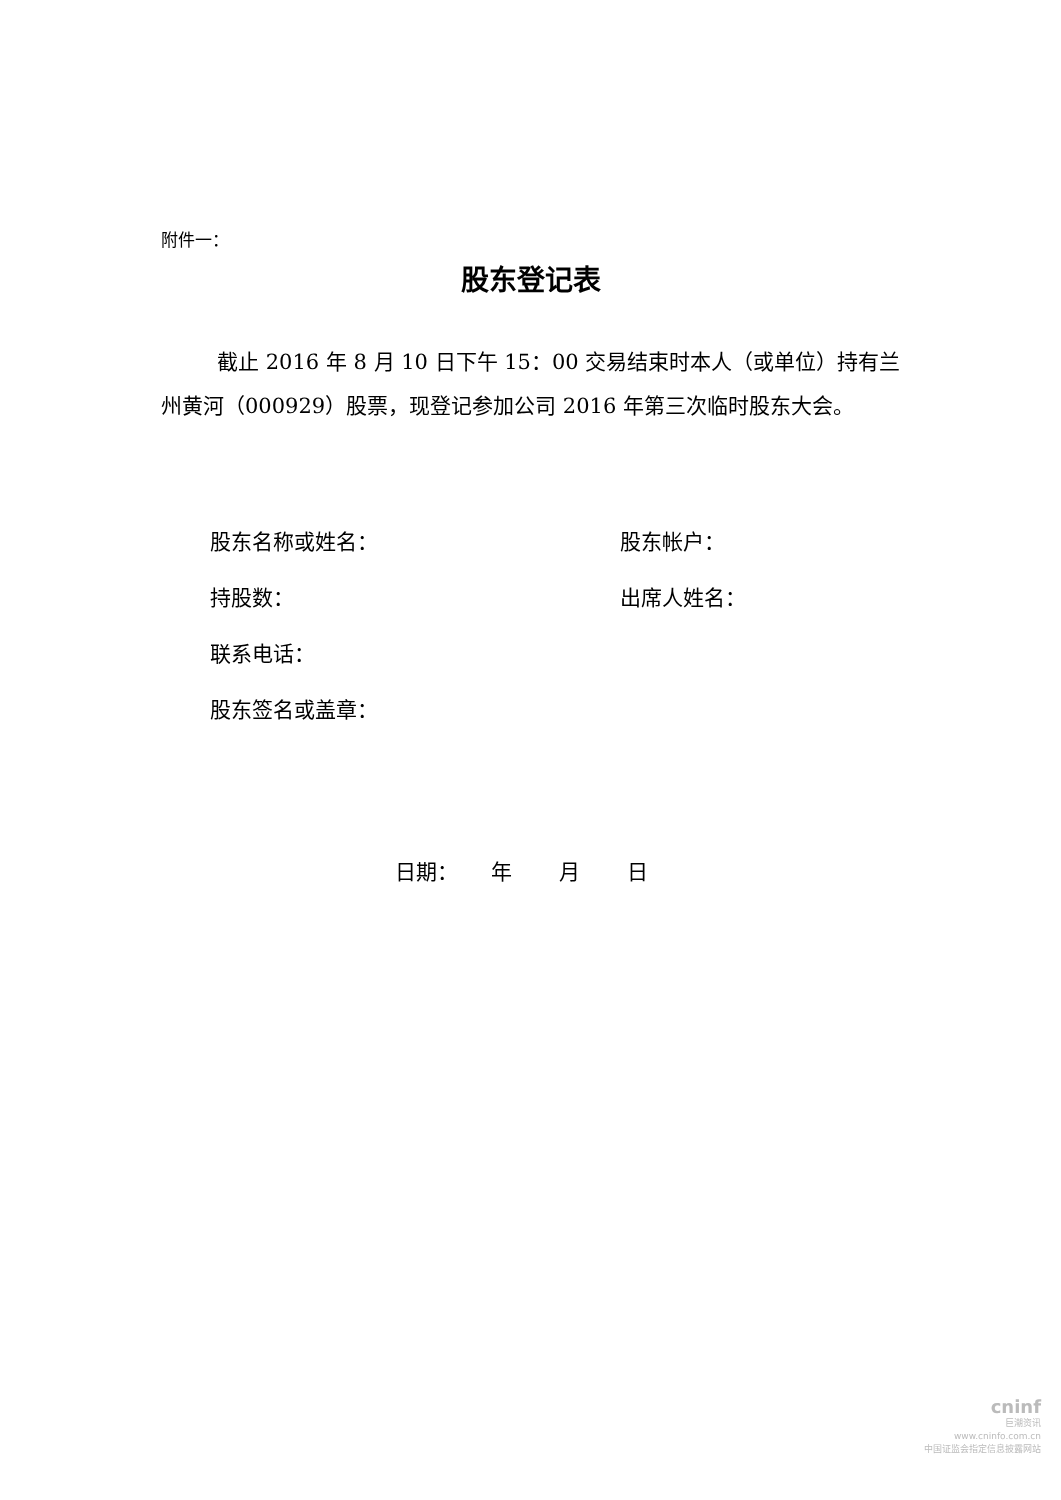附件一：
股东登记表
截止 2016 年 8 月 10 日下午 15：00 交易结束时本人（或单位）持有兰州黄河（000929）股票，现登记参加公司 2016 年第三次临时股东大会。
股东名称或姓名： 股东帐户：
持股数： 出席人姓名：
联系电话：
股东签名或盖章：
日期： 年 月 日
cninf
巨潮资讯
www.cninfo.com.cn
中国证监会指定信息披露网站